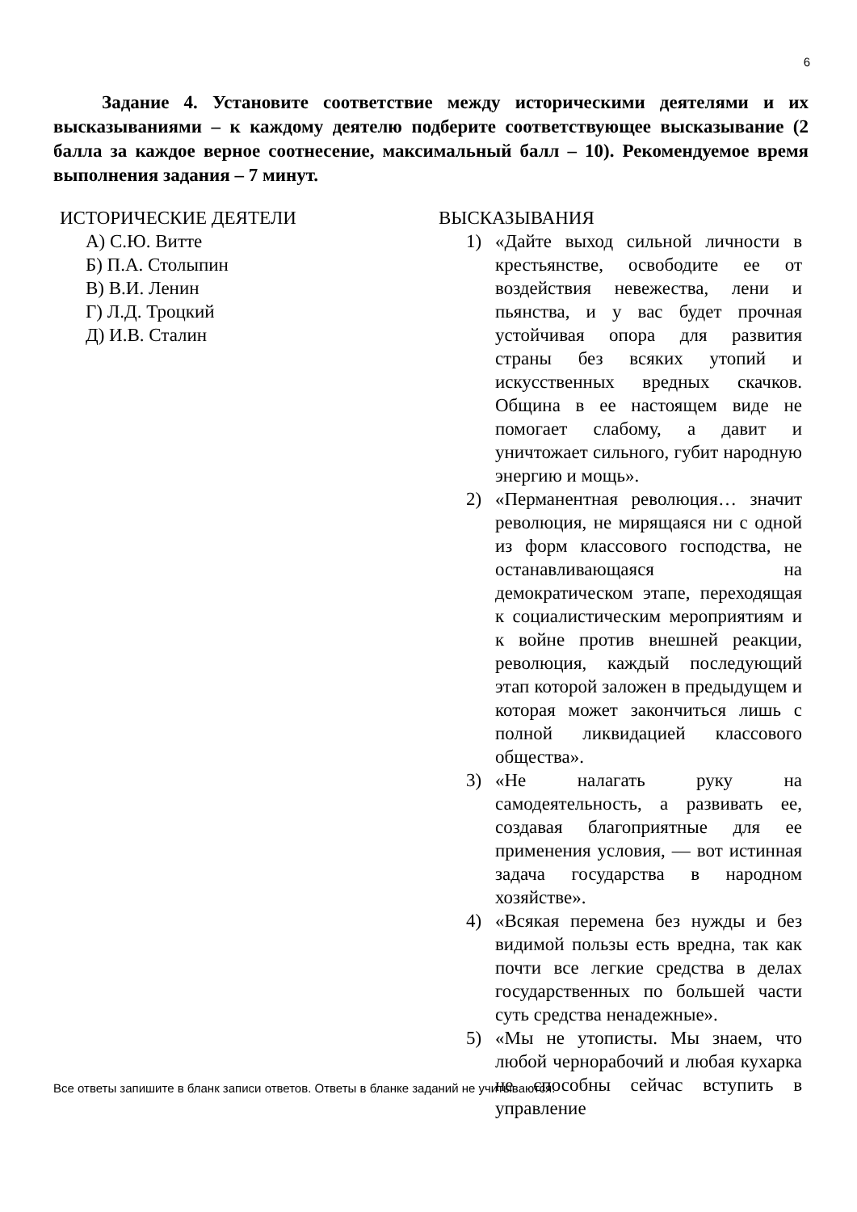6
Задание 4. Установите соответствие между историческими деятелями и их высказываниями – к каждому деятелю подберите соответствующее высказывание (2 балла за каждое верное соотнесение, максимальный балл – 10). Рекомендуемое время выполнения задания – 7 минут.
ИСТОРИЧЕСКИЕ ДЕЯТЕЛИ
А) С.Ю. Витте
Б) П.А. Столыпин
В) В.И. Ленин
Г) Л.Д. Троцкий
Д) И.В. Сталин
ВЫСКАЗЫВАНИЯ
1) «Дайте выход сильной личности в крестьянстве, освободите ее от воздействия невежества, лени и пьянства, и у вас будет прочная устойчивая опора для развития страны без всяких утопий и искусственных вредных скачков. Община в ее настоящем виде не помогает слабому, а давит и уничтожает сильного, губит народную энергию и мощь».
2) «Перманентная революция… значит революция, не мирящаяся ни с одной из форм классового господства, не останавливающаяся на демократическом этапе, переходящая к социалистическим мероприятиям и к войне против внешней реакции, революция, каждый последующий этап которой заложен в предыдущем и которая может закончиться лишь с полной ликвидацией классового общества».
3) «Не налагать руку на самодеятельность, а развивать ее, создавая благоприятные для ее применения условия, — вот истинная задача государства в народном хозяйстве».
4) «Всякая перемена без нужды и без видимой пользы есть вредна, так как почти все легкие средства в делах государственных по большей части суть средства ненадежные».
5) «Мы не утописты. Мы знаем, что любой чернорабочий и любая кухарка не способны сейчас вступить в управление
Все ответы запишите в бланк записи ответов. Ответы в бланке заданий не учитываются.